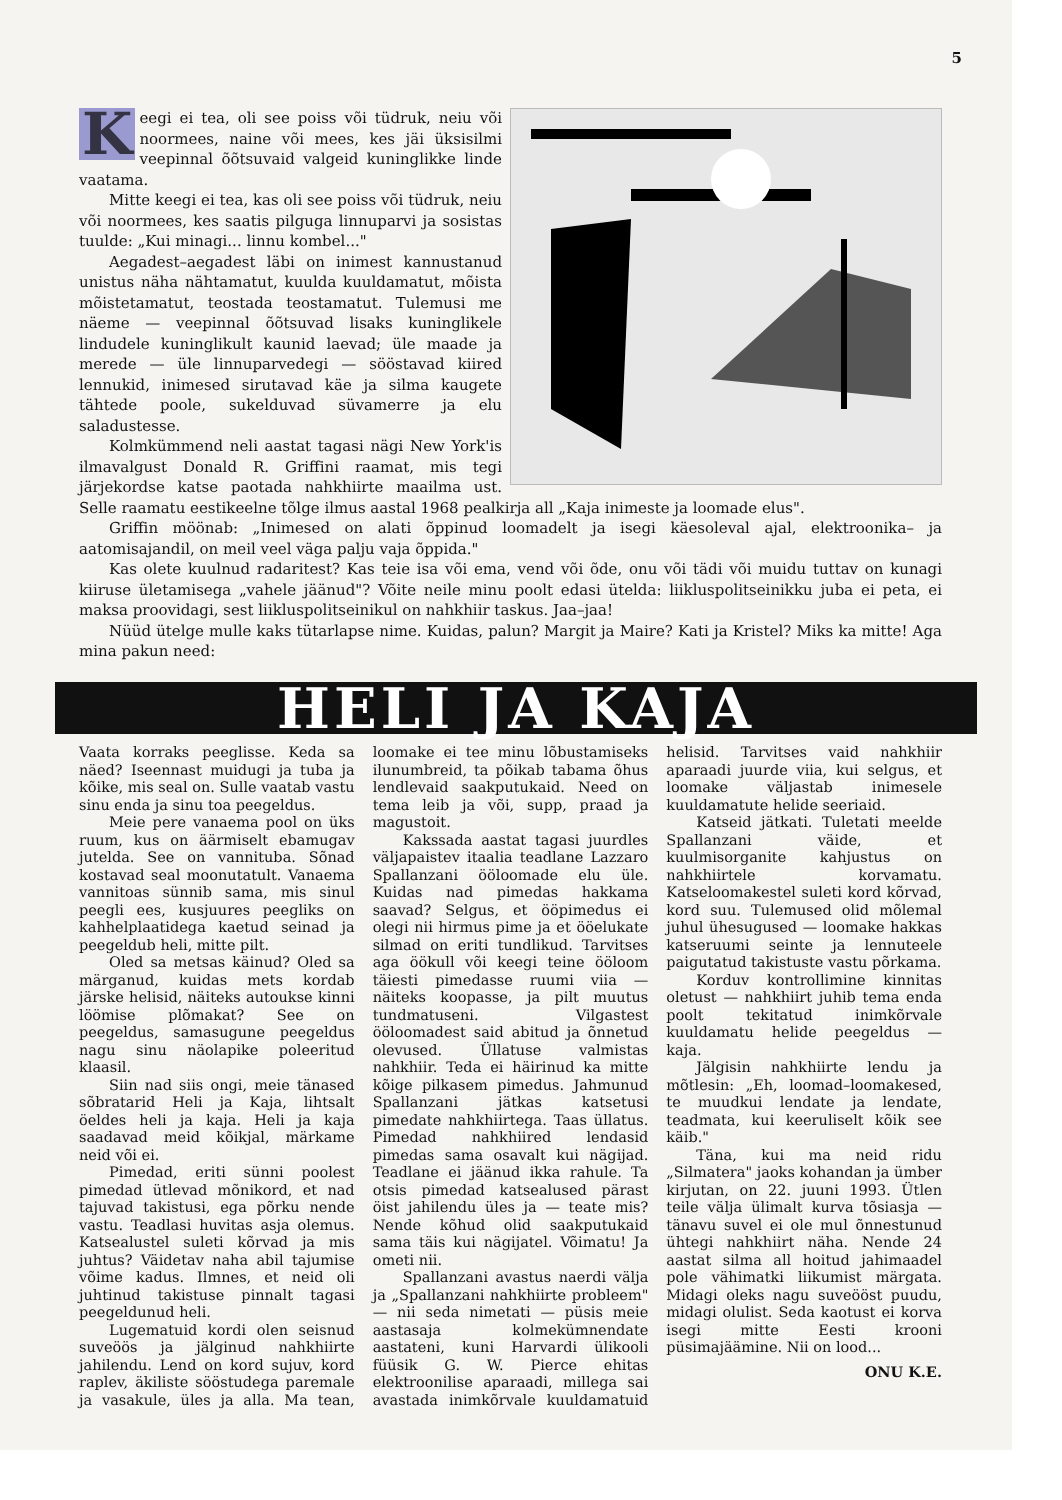5
Keegi ei tea, oli see poiss või tüdruk, neiu või noormees, naine või mees, kes jäi üksisilmi veepinnal õõtsuvaid valgeid kuninglikke linde vaatama.
Mitte keegi ei tea, kas oli see poiss või tüdruk, neiu või noormees, kes saatis pilguga linnuparvi ja sosistas tuulde: „Kui minagi... linnu kombel..."
Aegadest–aegadest läbi on inimest kannustanud unistus näha nähtamatut, kuulda kuuldamatut, mõista mõistetamatut, teostada teostamatut. Tulemusi me näeme — veepinnal õõtsuvad lisaks kuninglikele lindudele kuninglikult kaunid laevad; üle maade ja merede — üle linnuparvedegi — sööstavad kiired lennukid, inimesed sirutavad käe ja silma kaugete tähtede poole, sukelduvad süvamerre ja elu saladustesse.
Kolmkümmend neli aastat tagasi nägi New York'is ilmavalgust Donald R. Griffini raamat, mis tegi järjekordse katse paotada nahkhiirte maailma ust. Selle raamatu eestikeelne tõlge ilmus aastal 1968 pealkirja all „Kaja inimeste ja loomade elus".
Griffin möönab: „Inimesed on alati õppinud loomadelt ja isegi käesoleval ajal, elektroonika– ja aatomisajandil, on meil veel väga palju vaja õppida."
Kas olete kuulnud radaritest? Kas teie isa või ema, vend või õde, onu või tädi või muidu tuttav on kunagi kiiruse ületamisega „vahele jäänud"? Võite neile minu poolt edasi ütelda: liikluspolitseinikku juba ei peta, ei maksa proovidagi, sest liikluspolitseinikul on nahkhiir taskus. Jaa–jaa!
Nüüd ütelge mulle kaks tütarlapse nime. Kuidas, palun? Margit ja Maire? Kati ja Kristel? Miks ka mitte! Aga mina pakun need:
HELI JA KAJA
Vaata korraks peeglisse. Keda sa näed? Iseennast muidugi ja tuba ja kõike, mis seal on. Sulle vaatab vastu sinu enda ja sinu toa peegeldus.
Meie pere vanaema pool on üks ruum, kus on äärmiselt ebamugav jutelda. See on vannituba. Sõnad kostavad seal moonutatult. Vanaema vannitoas sünnib sama, mis sinul peegli ees, kusjuures peegliks on kahhelplaatidega kaetud seinad ja peegeldub heli, mitte pilt.
Oled sa metsas käinud? Oled sa märganud, kuidas mets kordab järske helisid, näiteks autoukse kinni löömise plõmakat? See on peegeldus, samasugune peegeldus nagu sinu näolapike poleeritud klaasil.
Siin nad siis ongi, meie tänased sõbratarid Heli ja Kaja, lihtsalt öeldes heli ja kaja. Heli ja kaja saadavad meid kõikjal, märkame neid või ei.
Pimedad, eriti sünni poolest pimedad ütlevad mõnikord, et nad tajuvad takistusi, ega põrku nende vastu. Teadlasi huvitas asja olemus. Katsealustel suleti kõrvad ja mis juhtus? Väidetav naha abil tajumise võime kadus. Ilmnes, et neid oli juhtinud takistuse pinnalt tagasi peegeldunud heli.
Lugematuid kordi olen seisnud suveöös ja jälginud nahkhiirte jahilendu. Lend on kord sujuv, kord raplev, äkiliste sööstudega paremale ja vasakule, üles ja alla. Ma tean, loomake ei tee minu lõbustamiseks ilunumbreid, ta põikab tabama õhus lendlevaid saakputukaid. Need on tema leib ja või, supp, praad ja magustoit.
Kakssada aastat tagasi juurdles väljapaistev itaalia teadlane Lazzaro Spallanzani ööloomade elu üle. Kuidas nad pimedas hakkama saavad? Selgus, et ööpimedus ei olegi nii hirmus pime ja et ööelukate silmad on eriti tundlikud. Tarvitses aga öökull või keegi teine ööloom täiesti pimedasse ruumi viia — näiteks koopasse, ja pilt muutus tundmatuseni. Vilgastest ööloomadest said abitud ja õnnetud olevused. Üllatuse valmistas nahkhiir. Teda ei häirinud ka mitte kõige pilkasem pimedus. Jahmunud Spallanzani jätkas katsetusi pimedate nahkhiirtega. Taas üllatus. Pimedad nahkhiired lendasid pimedas sama osavalt kui nägijad. Teadlane ei jäänud ikka rahule. Ta otsis pimedad katsealused pärast öist jahilendu üles ja — teate mis? Nende kõhud olid saakputukaid sama täis kui nägijatel. Võimatu! Ja ometi nii.
Spallanzani avastus naerdi välja ja „Spallanzani nahkhiirte probleem" — nii seda nimetati — püsis meie aastasaja kolmekümnendate aastateni, kuni Harvardi ülikooli füüsik G. W. Pierce ehitas elektroonilise aparaadi, millega sai avastada inimkõrvale kuuldamatuid helisid. Tarvitses vaid nahkhiir aparaadi juurde viia, kui selgus, et loomake väljastab inimesele kuuldamatute helide seeriaid.
Katseid jätkati. Tuletati meelde Spallanzani väide, et kuulmisorganite kahjustus on nahkhiirtele korvamatu. Katseloomakestel suleti kord kõrvad, kord suu. Tulemused olid mõlemal juhul ühesugused — loomake hakkas katseruumi seinte ja lennuteele paigutatud takistuste vastu põrkama.
Korduv kontrollimine kinnitas oletust — nahkhiirt juhib tema enda poolt tekitatud inimkõrvale kuuldamatu helide peegeldus — kaja.
Jälgisin nahkhiirte lendu ja mõtlesin: „Eh, loomad–loomakesed, te muudkui lendate ja lendate, teadmata, kui keeruliselt kõik see käib."
Täna, kui ma neid ridu „Silmatera" jaoks kohandan ja ümber kirjutan, on 22. juuni 1993. Ütlen teile välja ülimalt kurva tõsiasja — tänavu suvel ei ole mul õnnestunud ühtegi nahkhiirt näha. Nende 24 aastat silma all hoitud jahimaadel pole vähimatki liikumist märgata. Midagi oleks nagu suveööst puudu, midagi olulist. Seda kaotust ei korva isegi mitte Eesti krooni püsimajäämine. Nii on lood...
ONU K.E.